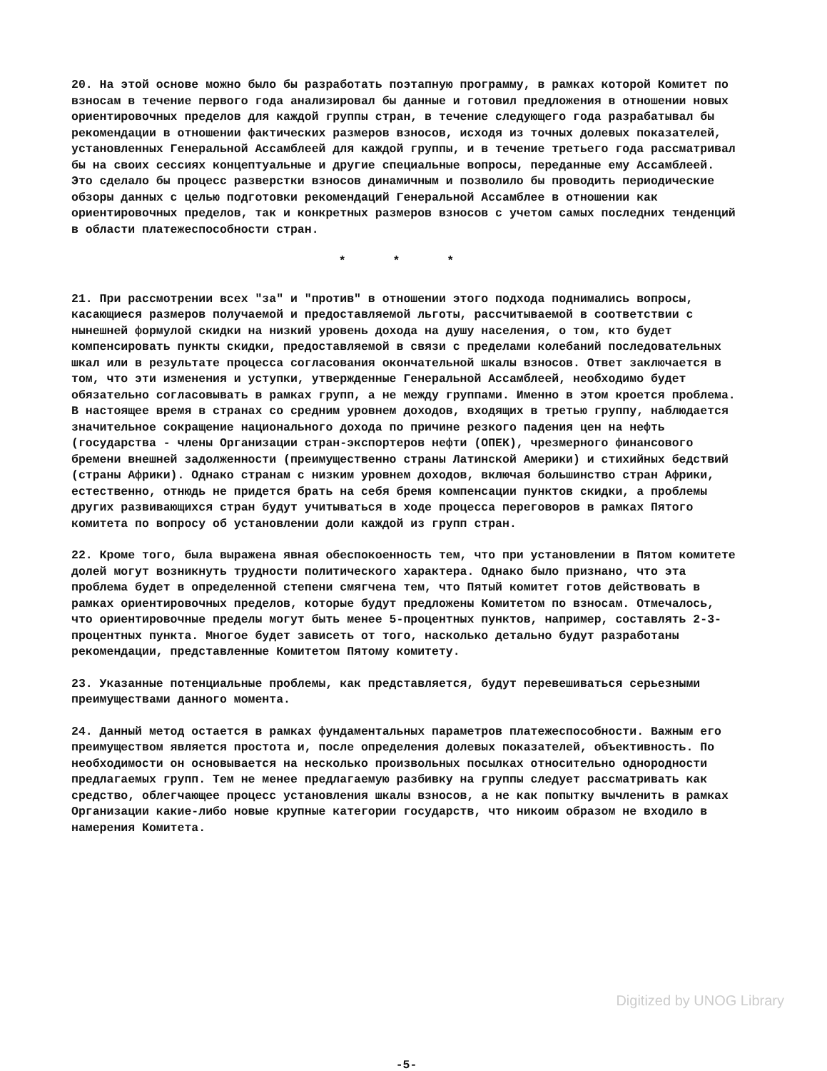20. На этой основе можно было бы разработать поэтапную программу, в рамках которой Комитет по взносам в течение первого года анализировал бы данные и готовил предложения в отношении новых ориентировочных пределов для каждой группы стран, в течение следующего года разрабатывал бы рекомендации в отношении фактических размеров взносов, исходя из точных долевых показателей, установленных Генеральной Ассамблеей для каждой группы, и в течение третьего года рассматривал бы на своих сессиях концептуальные и другие специальные вопросы, переданные ему Ассамблеей. Это сделало бы процесс разверстки взносов динамичным и позволило бы проводить периодические обзоры данных с целью подготовки рекомендаций Генеральной Ассамблее в отношении как ориентировочных пределов, так и конкретных размеров взносов с учетом самых последних тенденций в области платежеспособности стран.
* * *
21. При рассмотрении всех "за" и "против" в отношении этого подхода поднимались вопросы, касающиеся размеров получаемой и предоставляемой льготы, рассчитываемой в соответствии с нынешней формулой скидки на низкий уровень дохода на душу населения, о том, кто будет компенсировать пункты скидки, предоставляемой в связи с пределами колебаний последовательных шкал или в результате процесса согласования окончательной шкалы взносов. Ответ заключается в том, что эти изменения и уступки, утвержденные Генеральной Ассамблеей, необходимо будет обязательно согласовывать в рамках групп, а не между группами. Именно в этом кроется проблема. В настоящее время в странах со средним уровнем доходов, входящих в третью группу, наблюдается значительное сокращение национального дохода по причине резкого падения цен на нефть (государства - члены Организации стран-экспортеров нефти (ОПЕК), чрезмерного финансового бремени внешней задолженности (преимущественно страны Латинской Америки) и стихийных бедствий (страны Африки). Однако странам с низким уровнем доходов, включая большинство стран Африки, естественно, отнюдь не придется брать на себя бремя компенсации пунктов скидки, а проблемы других развивающихся стран будут учитываться в ходе процесса переговоров в рамках Пятого комитета по вопросу об установлении доли каждой из групп стран.
22. Кроме того, была выражена явная обеспокоенность тем, что при установлении в Пятом комитете долей могут возникнуть трудности политического характера. Однако было признано, что эта проблема будет в определенной степени смягчена тем, что Пятый комитет готов действовать в рамках ориентировочных пределов, которые будут предложены Комитетом по взносам. Отмечалось, что ориентировочные пределы могут быть менее 5-процентных пунктов, например, составлять 2-3-процентных пункта. Многое будет зависеть от того, насколько детально будут разработаны рекомендации, представленные Комитетом Пятому комитету.
23. Указанные потенциальные проблемы, как представляется, будут перевешиваться серьезными преимуществами данного момента.
24. Данный метод остается в рамках фундаментальных параметров платежеспособности. Важным его преимуществом является простота и, после определения долевых показателей, объективность. По необходимости он основывается на несколько произвольных посылках относительно однородности предлагаемых групп. Тем не менее предлагаемую разбивку на группы следует рассматривать как средство, облегчающее процесс установления шкалы взносов, а не как попытку вычленить в рамках Организации какие-либо новые крупные категории государств, что никоим образом не входило в намерения Комитета.
-5-
Digitized by UNOG Library